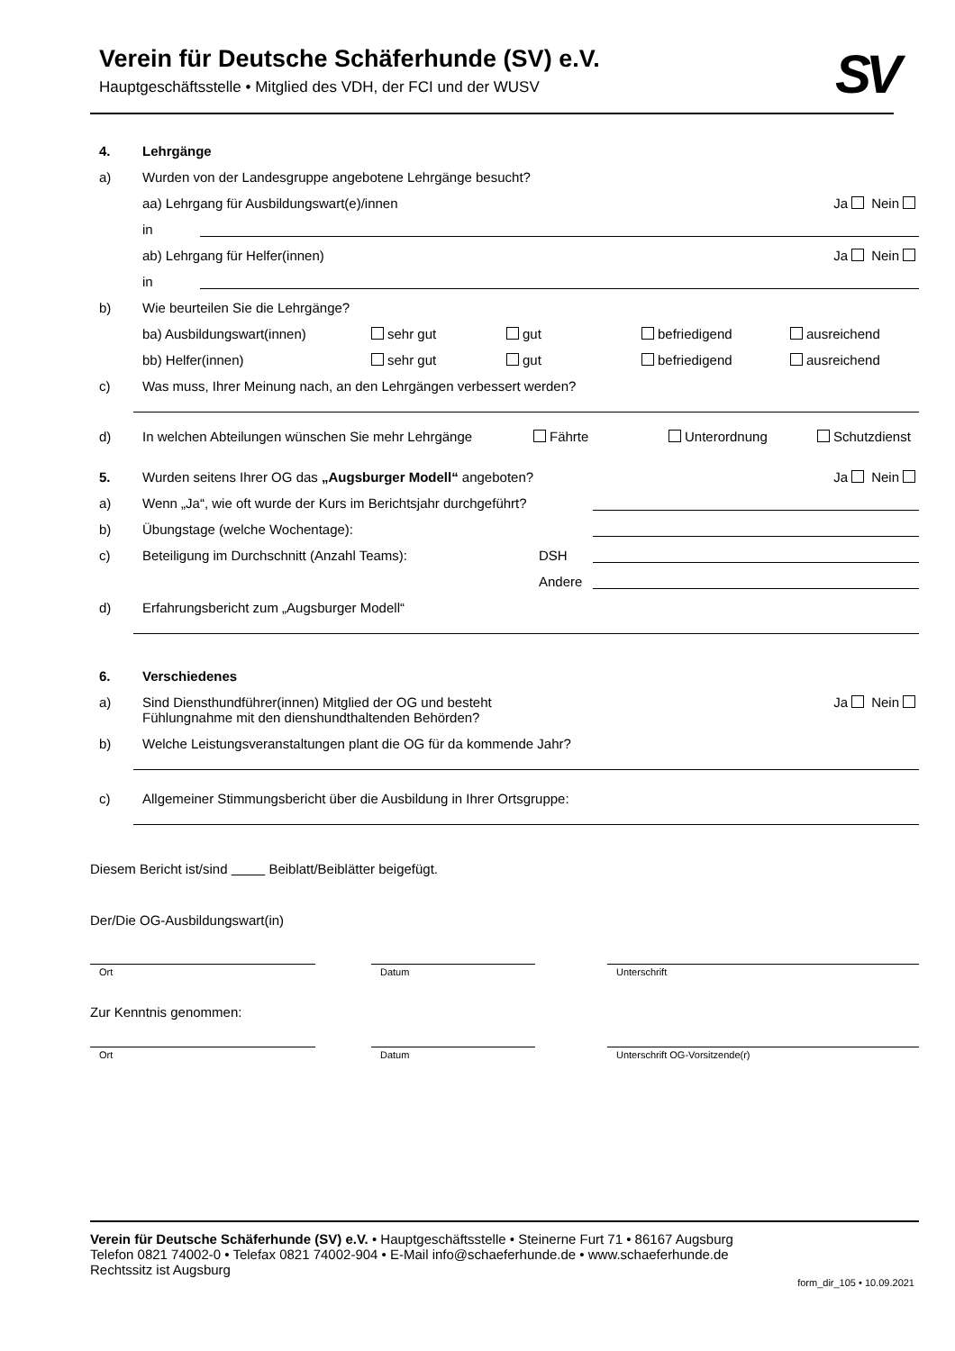SV
Verein für Deutsche Schäferhunde (SV) e.V.
Hauptgeschäftsstelle • Mitglied des VDH, der FCI und der WUSV
4. Lehrgänge
a) Wurden von der Landesgruppe angebotene Lehrgänge besucht?
aa) Lehrgang für Ausbildungswart(e)/innen Ja Nein
in
ab) Lehrgang für Helfer(innen) Ja Nein
in
b) Wie beurteilen Sie die Lehrgänge?
ba) Ausbildungswart(innen) sehr gut gut befriedigend ausreichend
bb) Helfer(innen) sehr gut gut befriedigend ausreichend
c) Was muss, Ihrer Meinung nach, an den Lehrgängen verbessert werden?
d) In welchen Abteilungen wünschen Sie mehr Lehrgänge Fährte Unterordnung Schutzdienst
5. Wurden seitens Ihrer OG das „Augsburger Modell“ angeboten? Ja Nein
a) Wenn „Ja“, wie oft wurde der Kurs im Berichtsjahr durchgeführt?
b) Übungstage (welche Wochentage):
c) Beteiligung im Durchschnitt (Anzahl Teams): DSH
Andere
d) Erfahrungsbericht zum „Augsburger Modell“
6. Verschiedenes
a) Sind Diensthundführer(innen) Mitglied der OG und besteht
Fühlungnahme mit den dienshundthaltenden Behörden? Ja Nein
b) Welche Leistungsveranstaltungen plant die OG für da kommende Jahr?
c) Allgemeiner Stimmungsbericht über die Ausbildung in Ihrer Ortsgruppe:
Diesem Bericht ist/sind Beiblatt/Beiblätter beigefügt.
Der/Die OG-Ausbildungswart(in)
Ort Datum Unterschrift
Zur Kenntnis genommen:
Ort Datum Unterschrift OG-Vorsitzende(r)
Verein für Deutsche Schäferhunde (SV) e.V. • Hauptgeschäftsstelle • Steinerne Furt 71 • 86167 Augsburg
Telefon 0821 74002-0 • Telefax 0821 74002-904 • E-Mail info@schaeferhunde.de • www.schaeferhunde.de
Rechtssitz ist Augsburg
form_dir_105 • 10.09.2021